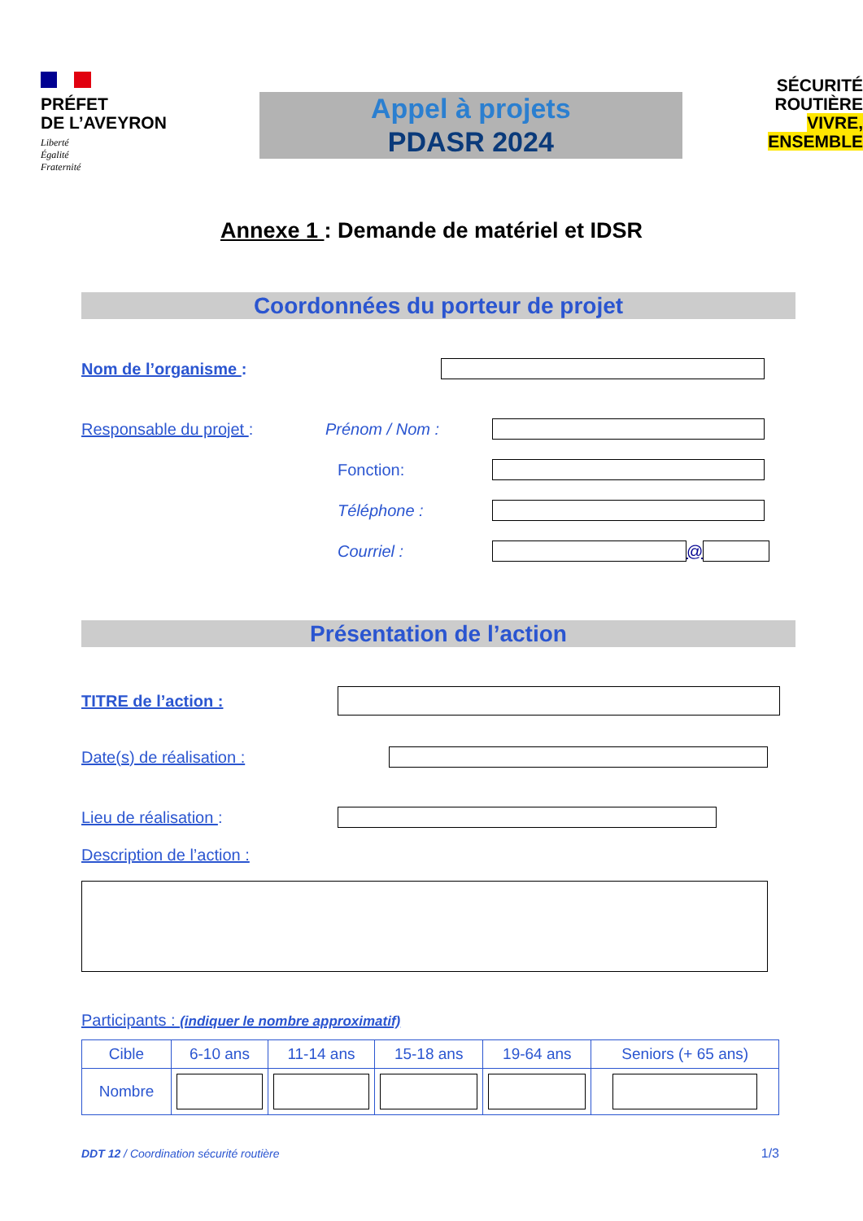PRÉFET
DE L’AVEYRON
Liberté
Égalité
Fraternité
Appel à projets
PDASR 2024
SÉCURITÉ
ROUTIÈRE VIVRE,
ENSEMBLE
Annexe 1 : Demande de matériel et IDSR
Coordonnées du porteur de projet
Nom de l’organisme :
Responsable du projet : Prénom / Nom :
Fonction:
Téléphone :
Courriel : @
Présentation de l’action
TITRE de l’action :
Date(s) de réalisation :
Lieu de réalisation :
Description de l’action :
Participants : (indiquer le nombre approximatif)
| Cible | 6-10 ans | 11-14 ans | 15-18 ans | 19-64 ans | Seniors (+ 65 ans) |
| Nombre | | | | | |
DDT 12 / Coordination sécurité routière 1/3